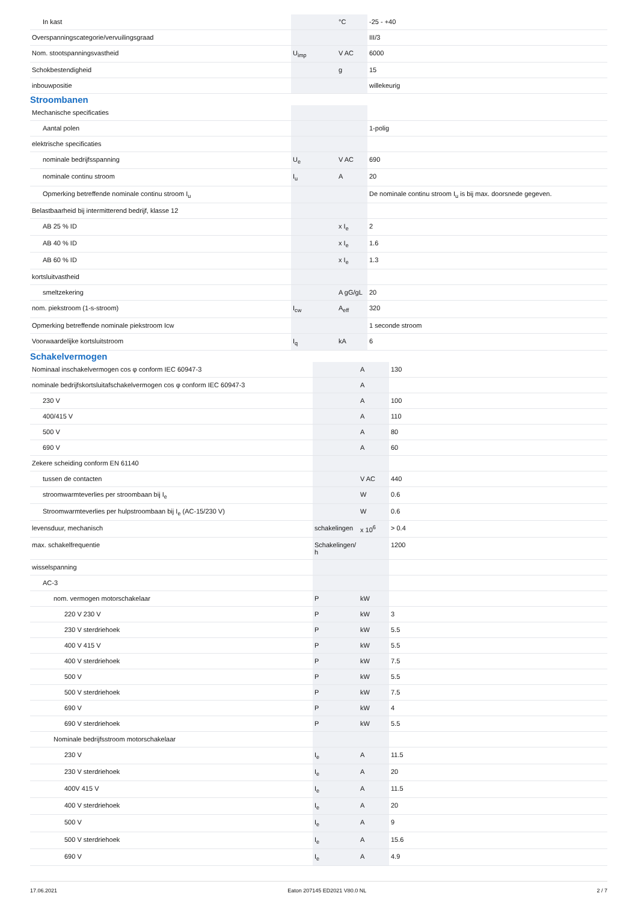| In kast | | °C | -25 - +40 |
| Overspanningscategorie/vervuilingsgraad | | | III/3 |
| Nom. stootspanningsvastheid | U<sub>imp</sub> | V AC | 6000 |
| Schokbestendigheid | | g | 15 |
| inbouwpositie | | | willekeurig |
Stroombanen
| Mechanische specificaties | | | |
| Aantal polen | | | 1-polig |
| elektrische specificaties | | | |
| nominale bedrijfsspanning | U<sub>e</sub> | V AC | 690 |
| nominale continu stroom | I<sub>u</sub> | A | 20 |
| Opmerking betreffende nominale continu stroom I<sub>u</sub> | | | De nominale continu stroom I<sub>u</sub> is bij max. doorsnede gegeven. |
| Belastbaarheid bij intermitterend bedrijf, klasse 12 | | | |
| AB 25 % ID | | x I<sub>e</sub> | 2 |
| AB 40 % ID | | x I<sub>e</sub> | 1.6 |
| AB 60 % ID | | x I<sub>e</sub> | 1.3 |
| kortsluitvastheid | | | |
| smeltzekering | | A gG/gL | 20 |
| nom. piekstroom (1-s-stroom) | I<sub>cw</sub> | A<sub>eff</sub> | 320 |
| Opmerking betreffende nominale piekstroom Icw | | | 1 seconde stroom |
| Voorwaardelijke kortsluitstroom | I<sub>q</sub> | kA | 6 |
Schakelvermogen
| Nominaal inschakelvermogen cos φ conform IEC 60947-3 | | A | 130 |
| nominale bedrijfskortsluitafschakelvermogen cos φ conform IEC 60947-3 | | A | |
| 230 V | | A | 100 |
| 400/415 V | | A | 110 |
| 500 V | | A | 80 |
| 690 V | | A | 60 |
| Zekere scheiding conform EN 61140 | | | |
| tussen de contacten | | V AC | 440 |
| stroomwarmteverlies per stroombaan bij I<sub>e</sub> | | W | 0.6 |
| Stroomwarmteverlies per hulpstroombaan bij I<sub>e</sub> (AC-15/230 V) | | W | 0.6 |
| levensduur, mechanisch | schakelingen | x 10<sup>6</sup> | > 0.4 |
| max. schakelfrequentie | Schakelingen/ h | | 1200 |
| wisselspanning | | | |
| AC-3 | | | |
| nom. vermogen motorschakelaar | P | kW | |
| 220 V 230 V | P | kW | 3 |
| 230 V sterdriehoek | P | kW | 5.5 |
| 400 V 415 V | P | kW | 5.5 |
| 400 V sterdriehoek | P | kW | 7.5 |
| 500 V | P | kW | 5.5 |
| 500 V sterdriehoek | P | kW | 7.5 |
| 690 V | P | kW | 4 |
| 690 V sterdriehoek | P | kW | 5.5 |
| Nominale bedrijfsstroom motorschakelaar | | | |
| 230 V | I<sub>e</sub> | A | 11.5 |
| 230 V sterdriehoek | I<sub>e</sub> | A | 20 |
| 400V 415 V | I<sub>e</sub> | A | 11.5 |
| 400 V sterdriehoek | I<sub>e</sub> | A | 20 |
| 500 V | I<sub>e</sub> | A | 9 |
| 500 V sterdriehoek | I<sub>e</sub> | A | 15.6 |
| 690 V | I<sub>e</sub> | A | 4.9 |
17.06.2021 Eaton 207145 ED2021 V80.0 NL 2 / 7